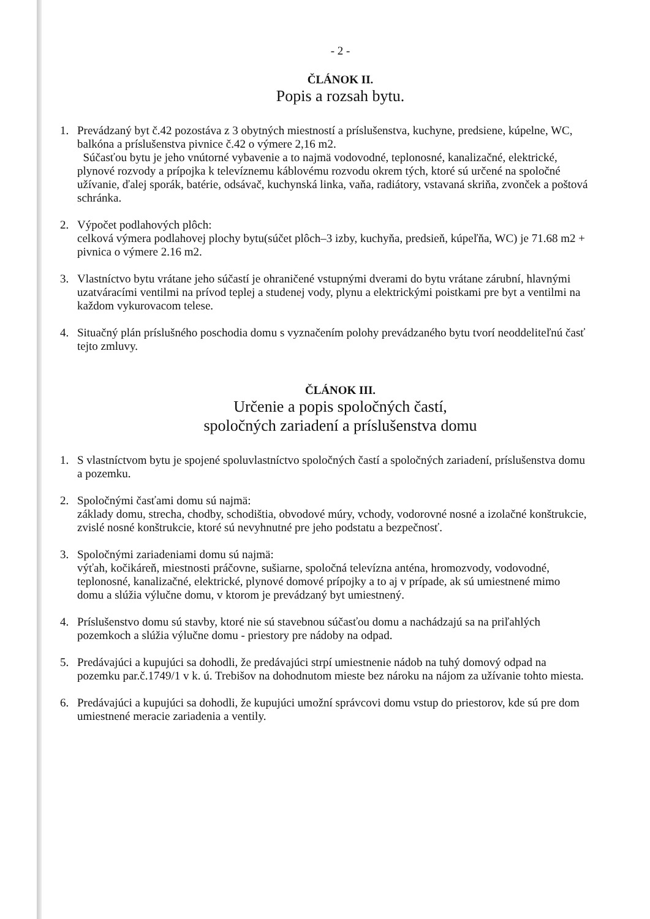- 2 -
ČLÁNOK II.
Popis a rozsah bytu.
1. Prevádzaný byt č.42 pozostáva z 3 obytných miestností a príslušenstva, kuchyne, predsiene, kúpelne, WC, balkóna a príslušenstva pivnice č.42 o výmere 2,16 m2.
Súčasťou bytu je jeho vnútorné vybavenie a to najmä vodovodné, teplonosné, kanalizačné, elektrické, plynové rozvody a prípojka k televíznemu káblovému rozvodu okrem tých, ktoré sú určené na spoločné užívanie, ďalej sporák, batérie, odsávač, kuchynská linka, vaňa, radiátory, vstavaná skriňa, zvonček a poštová schránka.
2. Výpočet podlahových plôch:
celková výmera podlahovej plochy bytu(súčet plôch–3 izby, kuchyňa, predsieň, kúpeľňa, WC) je 71.68 m2 + pivnica o výmere 2.16 m2.
3. Vlastníctvo bytu vrátane jeho súčastí je ohraničené vstupnými dverami do bytu vrátane zárubní, hlavnými uzatváracími ventilmi na prívod teplej a studenej vody, plynu a elektrickými poistkami pre byt a ventilmi na každom vykurovacom telese.
4. Situačný plán príslušného poschodia domu s vyznačením polohy prevádzaného bytu tvorí neoddeliteľnú časť tejto zmluvy.
ČLÁNOK III.
Určenie a popis spoločných častí,
spoločných zariadení a príslušenstva domu
1. S vlastníctvom bytu je spojené spoluvlastníctvo spoločných častí a spoločných zariadení, príslušenstva domu a pozemku.
2. Spoločnými časťami domu sú najmä:
základy domu, strecha, chodby, schodištia, obvodové múry, vchody, vodorovné nosné a izolačné konštrukcie, zvislé nosné konštrukcie, ktoré sú nevyhnutné pre jeho podstatu a bezpečnosť.
3. Spoločnými zariadeniami domu sú najmä:
výťah, kočikáreň, miestnosti práčovne, sušiarne, spoločná televízna anténa, hromozvody, vodovodné, teplonosné, kanalizačné, elektrické, plynové domové prípojky a to aj v prípade, ak sú umiestnené mimo domu a slúžia výlučne domu, v ktorom je prevádzaný byt umiestnený.
4. Príslušenstvo domu sú stavby, ktoré nie sú stavebnou súčasťou domu a nachádzajú sa na priľahlých pozemkoch a slúžia výlučne domu - priestory pre nádoby na odpad.
5. Predávajúci a kupujúci sa dohodli, že predávajúci strpí umiestnenie nádob na tuhý domový odpad na pozemku par.č.1749/1 v k. ú. Trebišov na dohodnutom mieste bez nároku na nájom za užívanie tohto miesta.
6. Predávajúci a kupujúci sa dohodli, že kupujúci umožní správcovi domu vstup do priestorov, kde sú pre dom umiestnené meracie zariadenia a ventily.